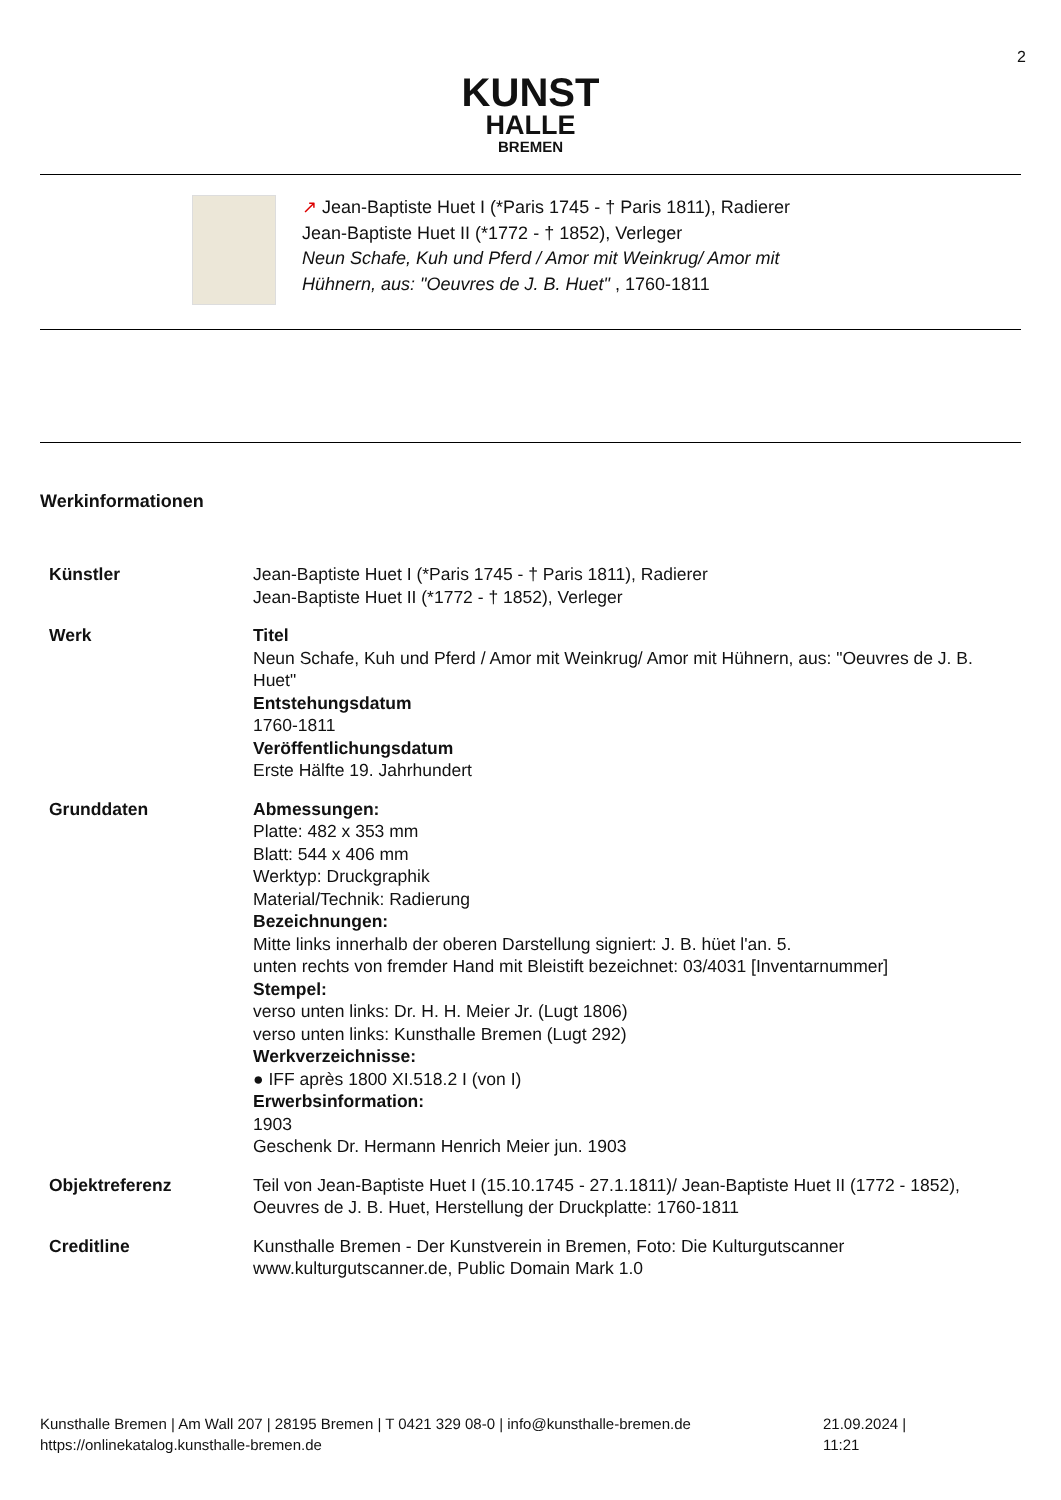2
KUNST
HALLE
BREMEN
↗ Jean-Baptiste Huet I (*Paris 1745 - † Paris 1811), Radierer
Jean-Baptiste Huet II (*1772 - † 1852), Verleger
Neun Schafe, Kuh und Pferd / Amor mit Weinkrug/ Amor mit
Hühnern, aus: "Oeuvres de J. B. Huet" , 1760-1811
Werkinformationen
| Künstler | Jean-Baptiste Huet I (*Paris 1745 - † Paris 1811), Radierer Jean-Baptiste Huet II (*1772 - † 1852), Verleger |
| Werk | Titel Neun Schafe, Kuh und Pferd / Amor mit Weinkrug/ Amor mit Hühnern, aus: "Oeuvres de J. B. Huet" Entstehungsdatum 1760-1811 Veröffentlichungsdatum Erste Hälfte 19. Jahrhundert |
| Grunddaten | Abmessungen: Platte: 482 x 353 mm Blatt: 544 x 406 mm Werktyp: Druckgraphik Material/Technik: Radierung Bezeichnungen: Mitte links innerhalb der oberen Darstellung signiert: J. B. hüet l'an. 5. unten rechts von fremder Hand mit Bleistift bezeichnet: 03/4031 [Inventarnummer] Stempel: verso unten links: Dr. H. H. Meier Jr. (Lugt 1806) verso unten links: Kunsthalle Bremen (Lugt 292) Werkverzeichnisse: ● IFF après 1800 XI.518.2 I (von I) Erwerbsinformation: 1903 Geschenk Dr. Hermann Henrich Meier jun. 1903 |
| Objektreferenz | Teil von Jean-Baptiste Huet I (15.10.1745 - 27.1.1811)/ Jean-Baptiste Huet II (1772 - 1852), Oeuvres de J. B. Huet, Herstellung der Druckplatte: 1760-1811 |
| Creditline | Kunsthalle Bremen - Der Kunstverein in Bremen, Foto: Die Kulturgutscanner www.kulturgutscanner.de, Public Domain Mark 1.0 |
Kunsthalle Bremen | Am Wall 207 | 28195 Bremen | T 0421 329 08-0 | info@kunsthalle-bremen.de 21.09.2024 | 11:21
https://onlinekatalog.kunsthalle-bremen.de